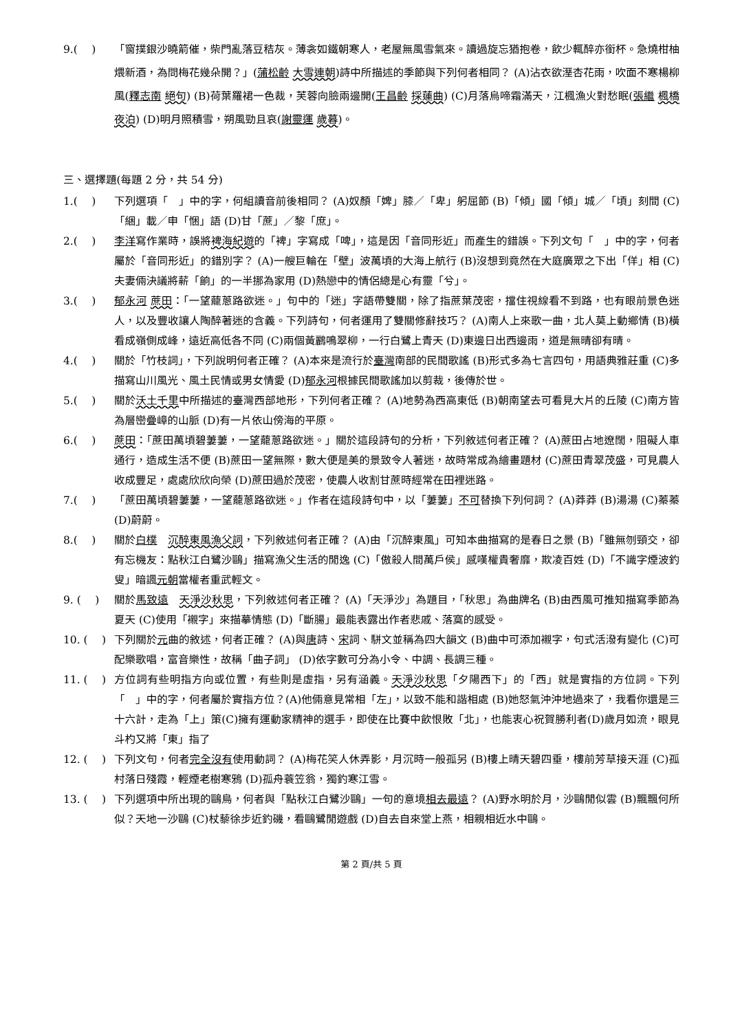9.(　 ) 「窗撲銀沙曉箭催，柴門亂落豆秸灰。薄衾如鐵朝寒人，老屋無風雪氣來。讀過旋忘猶抱卷，飲少輒醉亦銜杯。急燒柑柚煨新酒，為問梅花幾朵開？」(蒲松齡 大雪連朝)詩中所描述的季節與下列何者相同？ (A)沾衣欲溼杏花雨，吹面不寒楊柳風(釋志南 絕句) (B)荷葉羅裙一色裁，芙蓉向臉兩邊開(王昌齡 採蓮曲) (C)月落烏啼霜滿天，江楓漁火對愁眠(張繼 楓橋夜泊) (D)明月照積雪，朔風勁且哀(謝靈運 歲暮)。
三、選擇題(每題 2 分，共 54 分)
1.(　 ) 下列選項「　」中的字，何組讀音前後相同？ (A)奴顏「婢」膝／「卑」躬屈節 (B)「傾」國「傾」城／「頃」刻間 (C)「綑」載／申「悃」語 (D)甘「蔗」／黎「庶」。
2.(　 ) 李洋寫作業時，誤將裨海紀遊的「裨」字寫成「啤」，這是因「音同形近」而產生的錯誤。下列文句「　」中的字，何者屬於「音同形近」的錯別字？ (A)一艘巨輪在「壁」波萬頃的大海上航行 (B)沒想到竟然在大庭廣眾之下出「佯」相 (C)夫妻倆決議將薪「餉」的一半挪為家用 (D)熱戀中的情侶總是心有靈「兮」。
3.(　 ) 郁永河 蔗田：「一望蘢蔥路欲迷。」句中的「迷」字語帶雙關，除了指蔗葉茂密，擋住視線看不到路，也有眼前景色迷人，以及豐收讓人陶醉著迷的含義。下列詩句，何者運用了雙關修辭技巧？ (A)南人上來歌一曲，北人莫上動鄉情 (B)橫看成嶺側成峰，遠近高低各不同 (C)兩個黃鸝鳴翠柳，一行白鷺上青天 (D)東邊日出西邊雨，道是無晴卻有晴。
4.(　 ) 關於「竹枝詞」，下列說明何者正確？ (A)本來是流行於臺灣南部的民間歌謠 (B)形式多為七言四句，用語典雅莊重 (C)多描寫山川風光、風土民情或男女情愛 (D)郁永河根據民間歌謠加以剪裁，後傳於世。
5.(　 ) 關於沃土千里中所描述的臺灣西部地形，下列何者正確？ (A)地勢為西高東低 (B)朝南望去可看見大片的丘陵 (C)南方皆為層巒疊嶂的山脈 (D)有一片依山傍海的平原。
6.(　 ) 蔗田：「蔗田萬頃碧萋萋，一望蘢蔥路欲迷。」關於這段詩句的分析，下列敘述何者正確？ (A)蔗田占地遼闊，阻礙人車通行，造成生活不便 (B)蔗田一望無際，數大便是美的景致令人著迷，故時常成為繪畫題材 (C)蔗田青翠茂盛，可見農人收成豐足，處處欣欣向榮 (D)蔗田過於茂密，使農人收割甘蔗時經常在田裡迷路。
7.(　 ) 「蔗田萬頃碧萋萋，一望蘢蔥路欲迷。」作者在這段詩句中，以「萋萋」不可替換下列何詞？ (A)莽莽 (B)湯湯 (C)蓁蓁 (D)蔚蔚。
8.(　 ) 關於白樸　沉醉東風漁父詞，下列敘述何者正確？ (A)由「沉醉東風」可知本曲描寫的是春日之景 (B)「雖無刎頸交，卻有忘機友：點秋江白鷺沙鷗」描寫漁父生活的閒逸 (C)「傲殺人間萬戶侯」感嘆權貴奢靡，欺凌百姓 (D)「不識字煙波釣叟」暗諷元朝當權者重武輕文。
9. (　 ) 關於馬致遠　天淨沙秋思，下列敘述何者正確？ (A)「天淨沙」為題目，「秋思」為曲牌名 (B)由西風可推知描寫季節為夏天 (C)使用「襯字」來描摹情態 (D)「斷腸」最能表露出作者悲戚、落寞的感受。
10. (　 ) 下列關於元曲的敘述，何者正確？ (A)與唐詩、宋詞、駢文並稱為四大韻文 (B)曲中可添加襯字，句式活潑有變化 (C)可配樂歌唱，富音樂性，故稱「曲子詞」 (D)依字數可分為小令、中調、長調三種。
11. (　 ) 方位詞有些明指方向或位置，有些則是虛指，另有涵義。天淨沙秋思「夕陽西下」的「西」就是實指的方位詞。下列「　」中的字，何者屬於實指方位？(A)他倆意見常相「左」，以致不能和諧相處 (B)她怒氣沖沖地過來了，我看你還是三十六計，走為「上」策(C)擁有運動家精神的選手，即使在比賽中飲恨敗「北」，也能衷心祝賀勝利者(D)歲月如流，眼見斗杓又將「東」指了
12. (　 ) 下列文句，何者完全沒有使用動詞？ (A)梅花笑人休弄影，月沉時一般孤另 (B)樓上晴天碧四垂，樓前芳草接天涯 (C)孤村落日殘霞，輕煙老樹寒鴉 (D)孤舟蓑笠翁，獨釣寒江雪。
13. (　 ) 下列選項中所出現的鷗鳥，何者與「點秋江白鷺沙鷗」一句的意境相去最遠？ (A)野水明於月，沙鷗閒似雲 (B)飄飄何所似？天地一沙鷗 (C)杖藜徐步近釣磯，看鷗鷺閒遊戲 (D)自去自來堂上燕，相親相近水中鷗。
第 2 頁/共 5 頁